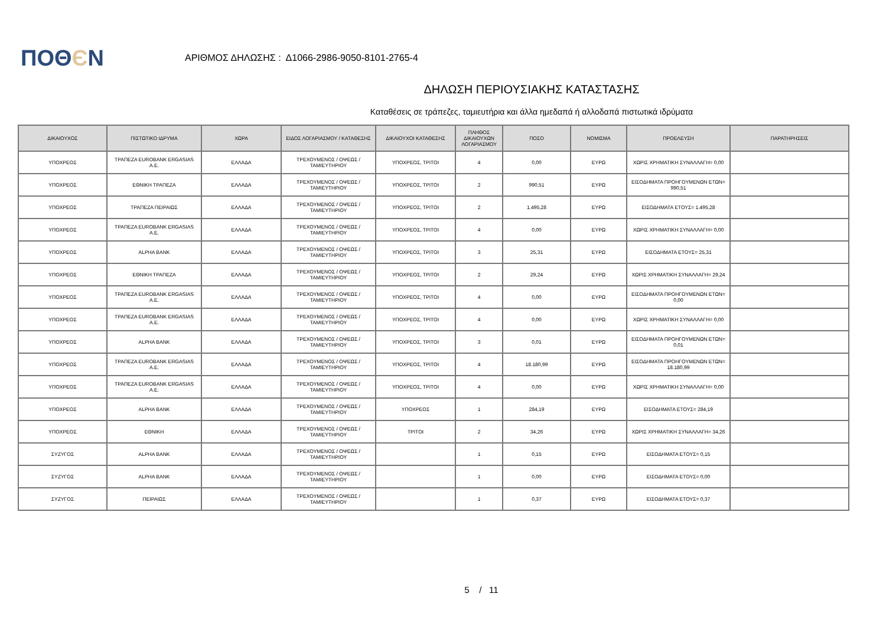ΠΟΘЄΝ
ΑΡΙΘΜΟΣ ΔΗΛΩΣΗΣ : Δ1066-2986-9050-8101-2765-4
ΔΗΛΩΣΗ ΠΕΡΙΟΥΣΙΑΚΗΣ ΚΑΤΑΣΤΑΣΗΣ
Καταθέσεις σε τράπεζες, ταμιευτήρια και άλλα ημεδαπά ή αλλοδαπά πιστωτικά ιδρύματα
| ΔΙΚΑΙΟΥΧΟΣ | ΠΙΣΤΩΤΙΚΟ ΙΔΡΥΜΑ | ΧΩΡΑ | ΕΙΔΟΣ ΛΟΓΑΡΙΑΣΜΟΥ / ΚΑΤΑΘΕΣΗΣ | ΔΙΚΑΙΟΥΧΟΙ ΚΑΤΑΘΕΣΗΣ | ΠΛΗΘΟΣ ΔΙΚΑΙΟΥΧΩΝ ΛΟΓΑΡΙΑΣΜΟΥ | ΠΟΣΟ | ΝΟΜΙΣΜΑ | ΠΡΟΕΛΕΥΣΗ | ΠΑΡΑΤΗΡΗΣΕΙΣ |
| --- | --- | --- | --- | --- | --- | --- | --- | --- | --- |
| ΥΠΟΧΡΕΟΣ | ΤΡΑΠΕΖΑ EUROBANK ERGASIAS Α.Ε. | ΕΛΛΑΔΑ | ΤΡΕΧΟΥΜΕΝΟΣ / ΟΨΕΩΣ / ΤΑΜΙΕΥΤΗΡΙΟΥ | ΥΠΟΧΡΕΟΣ, ΤΡΙΤΟΙ | 4 | 0,00 | ΕΥΡΩ | ΧΩΡΙΣ ΧΡΗΜΑΤΙΚΗ ΣΥΝΑΛΛΑΓΗ= 0,00 | |
| ΥΠΟΧΡΕΟΣ | ΕΘΝΙΚΗ ΤΡΑΠΕΖΑ | ΕΛΛΑΔΑ | ΤΡΕΧΟΥΜΕΝΟΣ / ΟΨΕΩΣ / ΤΑΜΙΕΥΤΗΡΙΟΥ | ΥΠΟΧΡΕΟΣ, ΤΡΙΤΟΙ | 2 | 990,51 | ΕΥΡΩ | ΕΙΣΟΔΗΜΑΤΑ ΠΡΟΗΓΟΥΜΕΝΩΝ ΕΤΩΝ= 990,51 | |
| ΥΠΟΧΡΕΟΣ | ΤΡΑΠΕΖΑ ΠΕΙΡΑΙΩΣ | ΕΛΛΑΔΑ | ΤΡΕΧΟΥΜΕΝΟΣ / ΟΨΕΩΣ / ΤΑΜΙΕΥΤΗΡΙΟΥ | ΥΠΟΧΡΕΟΣ, ΤΡΙΤΟΙ | 2 | 1.495,28 | ΕΥΡΩ | ΕΙΣΟΔΗΜΑΤΑ ΕΤΟΥΣ= 1.495,28 | |
| ΥΠΟΧΡΕΟΣ | ΤΡΑΠΕΖΑ EUROBANK ERGASIAS Α.Ε. | ΕΛΛΑΔΑ | ΤΡΕΧΟΥΜΕΝΟΣ / ΟΨΕΩΣ / ΤΑΜΙΕΥΤΗΡΙΟΥ | ΥΠΟΧΡΕΟΣ, ΤΡΙΤΟΙ | 4 | 0,00 | ΕΥΡΩ | ΧΩΡΙΣ ΧΡΗΜΑΤΙΚΗ ΣΥΝΑΛΛΑΓΗ= 0,00 | |
| ΥΠΟΧΡΕΟΣ | ALPHA BANK | ΕΛΛΑΔΑ | ΤΡΕΧΟΥΜΕΝΟΣ / ΟΨΕΩΣ / ΤΑΜΙΕΥΤΗΡΙΟΥ | ΥΠΟΧΡΕΟΣ, ΤΡΙΤΟΙ | 3 | 25,31 | ΕΥΡΩ | ΕΙΣΟΔΗΜΑΤΑ ΕΤΟΥΣ= 25,31 | |
| ΥΠΟΧΡΕΟΣ | ΕΘΝΙΚΗ ΤΡΑΠΕΖΑ | ΕΛΛΑΔΑ | ΤΡΕΧΟΥΜΕΝΟΣ / ΟΨΕΩΣ / ΤΑΜΙΕΥΤΗΡΙΟΥ | ΥΠΟΧΡΕΟΣ, ΤΡΙΤΟΙ | 2 | 29,24 | ΕΥΡΩ | ΧΩΡΙΣ ΧΡΗΜΑΤΙΚΗ ΣΥΝΑΛΛΑΓΗ= 29,24 | |
| ΥΠΟΧΡΕΟΣ | ΤΡΑΠΕΖΑ EUROBANK ERGASIAS Α.Ε. | ΕΛΛΑΔΑ | ΤΡΕΧΟΥΜΕΝΟΣ / ΟΨΕΩΣ / ΤΑΜΙΕΥΤΗΡΙΟΥ | ΥΠΟΧΡΕΟΣ, ΤΡΙΤΟΙ | 4 | 0,00 | ΕΥΡΩ | ΕΙΣΟΔΗΜΑΤΑ ΠΡΟΗΓΟΥΜΕΝΩΝ ΕΤΩΝ= 0,00 | |
| ΥΠΟΧΡΕΟΣ | ΤΡΑΠΕΖΑ EUROBANK ERGASIAS Α.Ε. | ΕΛΛΑΔΑ | ΤΡΕΧΟΥΜΕΝΟΣ / ΟΨΕΩΣ / ΤΑΜΙΕΥΤΗΡΙΟΥ | ΥΠΟΧΡΕΟΣ, ΤΡΙΤΟΙ | 4 | 0,00 | ΕΥΡΩ | ΧΩΡΙΣ ΧΡΗΜΑΤΙΚΗ ΣΥΝΑΛΛΑΓΗ= 0,00 | |
| ΥΠΟΧΡΕΟΣ | ALPHA BANK | ΕΛΛΑΔΑ | ΤΡΕΧΟΥΜΕΝΟΣ / ΟΨΕΩΣ / ΤΑΜΙΕΥΤΗΡΙΟΥ | ΥΠΟΧΡΕΟΣ, ΤΡΙΤΟΙ | 3 | 0,01 | ΕΥΡΩ | ΕΙΣΟΔΗΜΑΤΑ ΠΡΟΗΓΟΥΜΕΝΩΝ ΕΤΩΝ= 0,01 | |
| ΥΠΟΧΡΕΟΣ | ΤΡΑΠΕΖΑ EUROBANK ERGASIAS Α.Ε. | ΕΛΛΑΔΑ | ΤΡΕΧΟΥΜΕΝΟΣ / ΟΨΕΩΣ / ΤΑΜΙΕΥΤΗΡΙΟΥ | ΥΠΟΧΡΕΟΣ, ΤΡΙΤΟΙ | 4 | 18.180,99 | ΕΥΡΩ | ΕΙΣΟΔΗΜΑΤΑ ΠΡΟΗΓΟΥΜΕΝΩΝ ΕΤΩΝ= 18.180,99 | |
| ΥΠΟΧΡΕΟΣ | ΤΡΑΠΕΖΑ EUROBANK ERGASIAS Α.Ε. | ΕΛΛΑΔΑ | ΤΡΕΧΟΥΜΕΝΟΣ / ΟΨΕΩΣ / ΤΑΜΙΕΥΤΗΡΙΟΥ | ΥΠΟΧΡΕΟΣ, ΤΡΙΤΟΙ | 4 | 0,00 | ΕΥΡΩ | ΧΩΡΙΣ ΧΡΗΜΑΤΙΚΗ ΣΥΝΑΛΛΑΓΗ= 0,00 | |
| ΥΠΟΧΡΕΟΣ | ALPHA BANK | ΕΛΛΑΔΑ | ΤΡΕΧΟΥΜΕΝΟΣ / ΟΨΕΩΣ / ΤΑΜΙΕΥΤΗΡΙΟΥ | ΥΠΟΧΡΕΟΣ | 1 | 284,19 | ΕΥΡΩ | ΕΙΣΟΔΗΜΑΤΑ ΕΤΟΥΣ= 284,19 | |
| ΥΠΟΧΡΕΟΣ | ΕΘΝΙΚΗ | ΕΛΛΑΔΑ | ΤΡΕΧΟΥΜΕΝΟΣ / ΟΨΕΩΣ / ΤΑΜΙΕΥΤΗΡΙΟΥ | ΤΡΙΤΟΙ | 2 | 34,26 | ΕΥΡΩ | ΧΩΡΙΣ ΧΡΗΜΑΤΙΚΗ ΣΥΝΑΛΛΑΓΗ= 34,26 | |
| ΣΥΖΥΓΟΣ | ALPHA BANK | ΕΛΛΑΔΑ | ΤΡΕΧΟΥΜΕΝΟΣ / ΟΨΕΩΣ / ΤΑΜΙΕΥΤΗΡΙΟΥ | | 1 | 0,15 | ΕΥΡΩ | ΕΙΣΟΔΗΜΑΤΑ ΕΤΟΥΣ= 0,15 | |
| ΣΥΖΥΓΟΣ | ALPHA BANK | ΕΛΛΑΔΑ | ΤΡΕΧΟΥΜΕΝΟΣ / ΟΨΕΩΣ / ΤΑΜΙΕΥΤΗΡΙΟΥ | | 1 | 0,00 | ΕΥΡΩ | ΕΙΣΟΔΗΜΑΤΑ ΕΤΟΥΣ= 0,00 | |
| ΣΥΖΥΓΟΣ | ΠΕΙΡΑΙΩΣ | ΕΛΛΑΔΑ | ΤΡΕΧΟΥΜΕΝΟΣ / ΟΨΕΩΣ / ΤΑΜΙΕΥΤΗΡΙΟΥ | | 1 | 0,37 | ΕΥΡΩ | ΕΙΣΟΔΗΜΑΤΑ ΕΤΟΥΣ= 0,37 | |
5 / 11